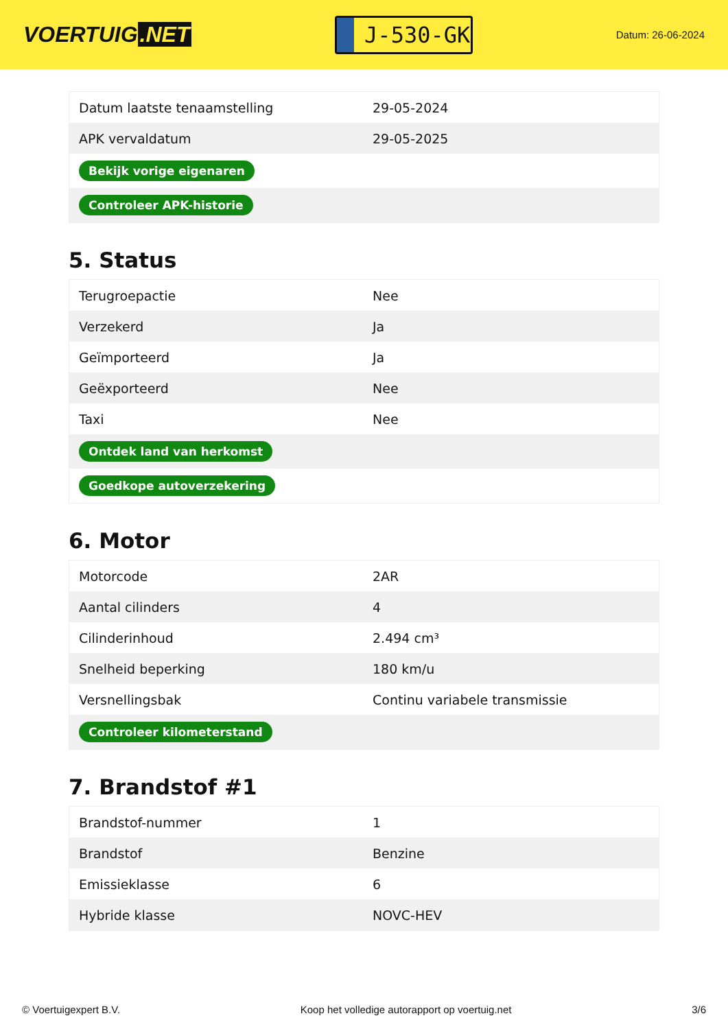VOERTUIG.NET
J-530-GK
Datum: 26-06-2024
| Datum laatste tenaamstelling | 29-05-2024 |
| APK vervaldatum | 29-05-2025 |
| Bekijk vorige eigenaren | |
| Controleer APK-historie | |
5. Status
| Terugroepactie | Nee |
| Verzekerd | Ja |
| Geïmporteerd | Ja |
| Geëxporteerd | Nee |
| Taxi | Nee |
| Ontdek land van herkomst | |
| Goedkope autoverzekering | |
6. Motor
| Motorcode | 2AR |
| Aantal cilinders | 4 |
| Cilinderinhoud | 2.494 cm³ |
| Snelheid beperking | 180 km/u |
| Versnellingsbak | Continu variabele transmissie |
| Controleer kilometerstand | |
7. Brandstof #1
| Brandstof-nummer | 1 |
| Brandstof | Benzine |
| Emissieklasse | 6 |
| Hybride klasse | NOVC-HEV |
© Voertuigexpert B.V. Koop het volledige autorapport op voertuig.net 3/6